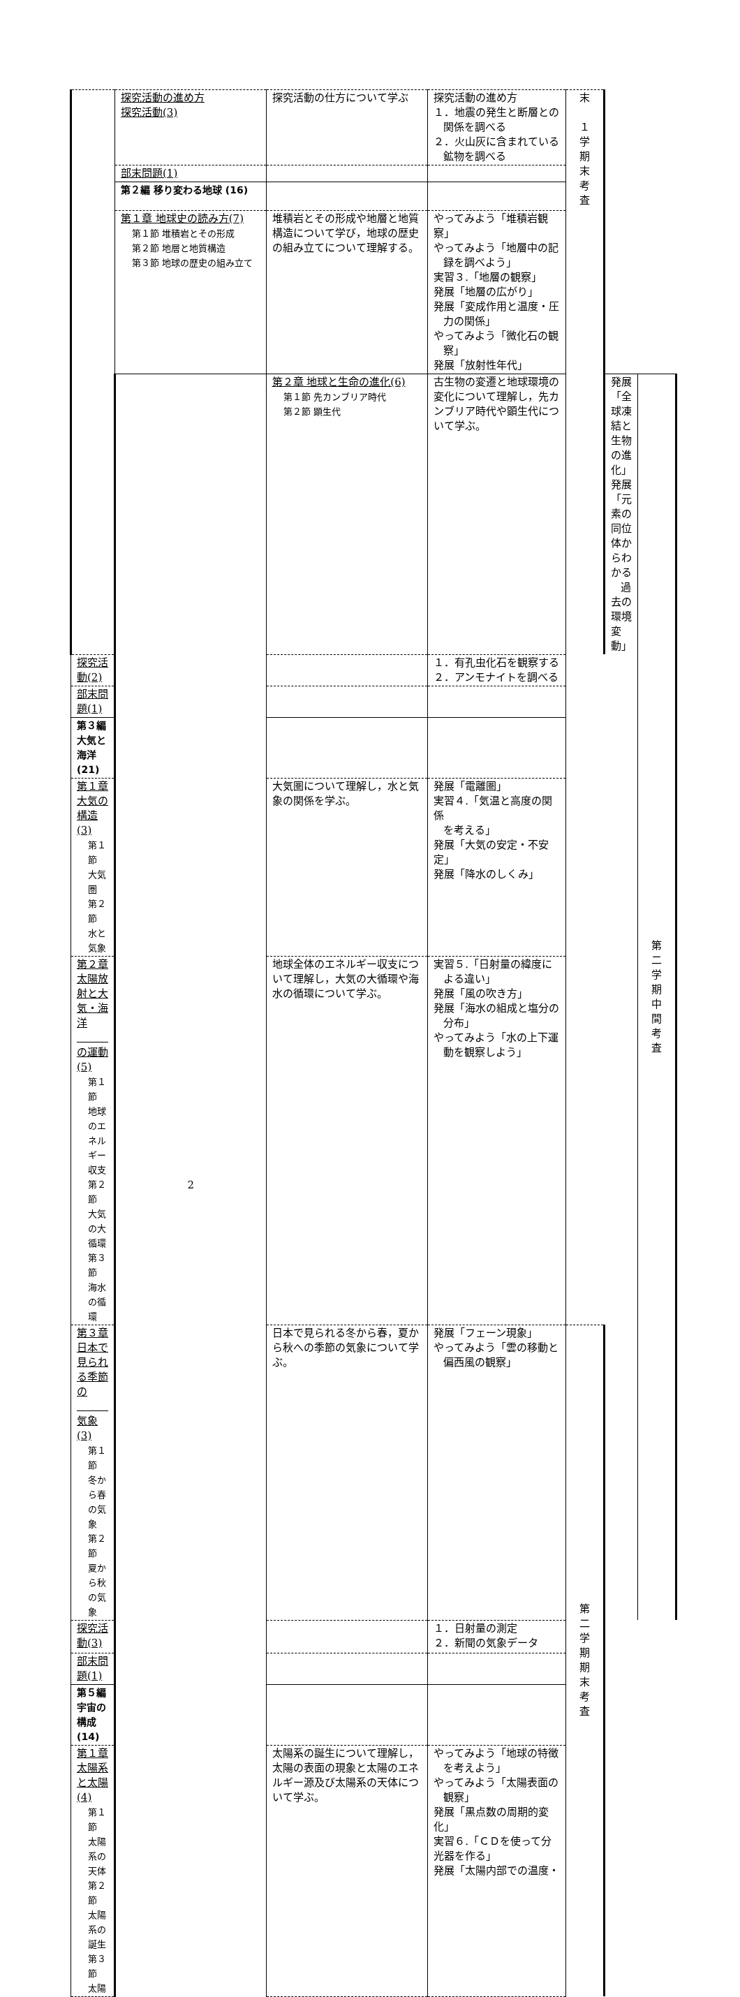| | 探究活動の進め方 探究活動(3) | 探究活動の仕方について学ぶ | 探究活動の進め方 １．地震の発生と断層との 関係を調べる ２．火山灰に含まれている 鉱物を調べる | 末 １ 学 期 末 考 査 | | |
| | 部末問題(1) | | | | | |
| | 第２編 移り変わる地球 (16) | | | | | |
| | 第１章 地球史の読み方(7) 第１節 堆積岩とその形成 第２節 地層と地質構造 第３節 地球の歴史の組み立て | 堆積岩とその形成や地層と地質構造について学び，地球の歴史の組み立てについて理解する。 | やってみよう「堆積岩観察」 やってみよう「地層中の記 録を調べよう」 実習３.「地層の観察」 発展「地層の広がり」 発展「変成作用と温度・圧 力の関係」 やってみよう「微化石の観 察」 発展「放射性年代」 | | | |
| | 2 | 第２章 地球と生命の進化(6) 第１節 先カンブリア時代 第２節 顕生代 | 古生物の変遷と地球環境の変化について理解し，先カンブリア時代や顕生代について学ぶ。 | | 発展 「全球凍結と生物の進化」 発展 「元素の同位体からわかる 過去の環境変動」 | 第 二 学 期 中 間 考 査 |
| 探究活動(2) | | | １．有孔虫化石を観察する ２．アンモナイトを調べる | | | |
| 部末問題(1) | | | | | | |
| 第３編 大気と海洋 (21) | | | | | | |
| 第１章 大気の構造(3) 第１節 大気圏 第２節 水と気象 | | 大気圏について理解し，水と気象の関係を学ぶ。 | 発展「電離圏」 実習４.「気温と高度の関係 を考える」 発展「大気の安定・不安定」 発展「降水のしくみ」 | | | |
| 第２章 太陽放射と大気・海洋 の運動(5) 第１節 地球のエネルギー収支 第２節 大気の大循環 第３節 海水の循環 | | 地球全体のエネルギー収支について理解し，大気の大循環や海水の循環について学ぶ。 | 実習５.「日射量の緯度に よる違い」 発展「風の吹き方」 発展「海水の組成と塩分の 分布」 やってみよう「水の上下運 動を観察しよう」 | | | |
| 第３章 日本で見られる季節の 気象(3) 第１節 冬から春の気象 第２節 夏から秋の気象 | | 日本で見られる冬から春，夏から秋への季節の気象について学ぶ。 | 発展「フェーン現象」 やってみよう「雲の移動と 偏西風の観察」 | 第 二 学 期 期 末 考 査 | | |
| 探究活動(3) | | | １．日射量の測定 ２．新聞の気象データ | | | |
| 部末問題(1) | | | | | | |
| 第５編 宇宙の構成 (14) | | | | | | |
| 第１章 太陽系と太陽(4) 第１節 太陽系の天体 第２節 太陽系の誕生 第３節 太陽 | | 太陽系の誕生について理解し，太陽の表面の現象と太陽のエネルギー源及び太陽系の天体について学ぶ。 | やってみよう「地球の特徴 を考えよう」 やってみよう「太陽表面の 観察」 発展「黒点数の周期的変化」 実習６.「ＣＤを使って分光器を作る」 発展「太陽内部での温度・ | | | |